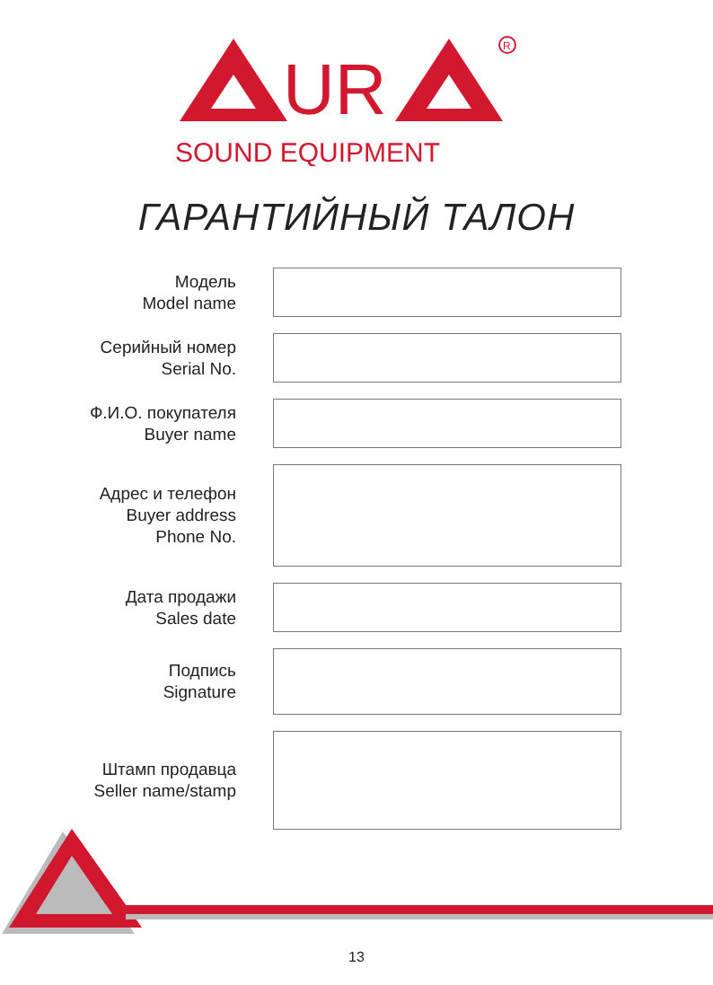UR
R
SOUND EQUIPMENT
ГАРАНТИЙНЫЙ ТАЛОН
Модель
Model name
Серийный номер
Serial No.
Ф.И.О. покупателя
Buyer name
Адрес и телефон
Buyer address
Phone No.
Дата продажи
Sales date
Подпись
Signature
Штамп продавца
Seller name/stamp
13